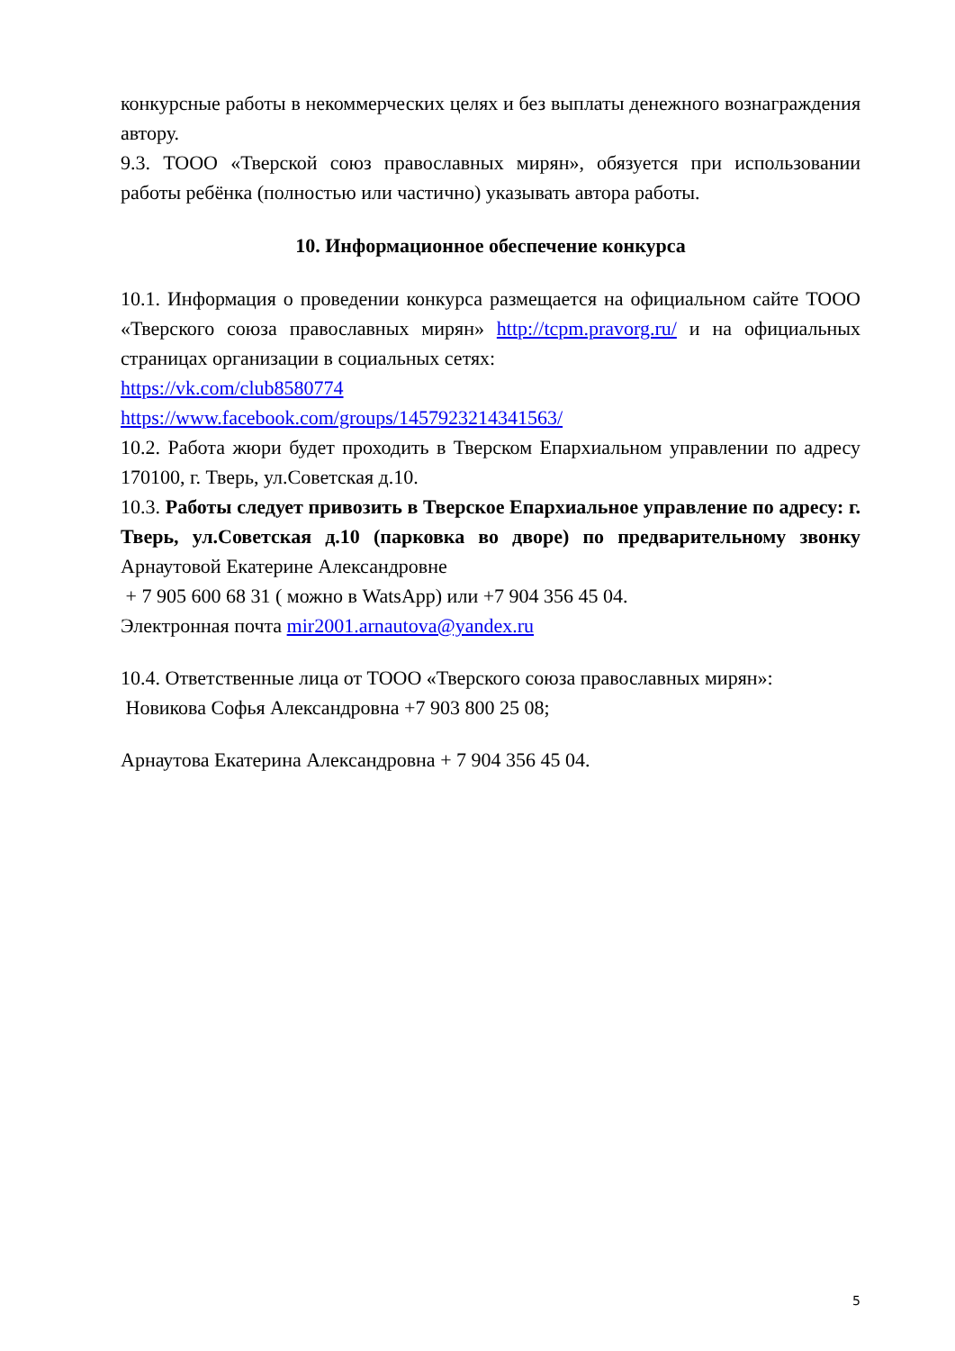конкурсные работы в некоммерческих целях и без выплаты денежного вознаграждения автору.
9.3. ТООО «Тверской союз православных мирян», обязуется при использовании работы ребёнка (полностью или частично) указывать автора работы.
10. Информационное обеспечение конкурса
10.1. Информация о проведении конкурса размещается на официальном сайте ТООО «Тверского союза православных мирян» http://tcpm.pravorg.ru/ и на официальных страницах организации в социальных сетях:
https://vk.com/club8580774
https://www.facebook.com/groups/1457923214341563/
10.2. Работа жюри будет проходить в Тверском Епархиальном управлении по адресу 170100, г. Тверь, ул.Советская д.10.
10.3. Работы следует привозить в Тверское Епархиальное управление по адресу: г. Тверь, ул.Советская д.10 (парковка во дворе) по предварительному звонку Арнаутовой Екатерине Александровне
+ 7 905 600 68 31 ( можно в WatsApp) или +7 904 356 45 04.
Электронная почта mir2001.arnautova@yandex.ru
10.4. Ответственные лица от ТООО «Тверского союза православных мирян»:
Новикова Софья Александровна +7 903 800 25 08;
Арнаутова Екатерина Александровна + 7 904 356 45 04.
5